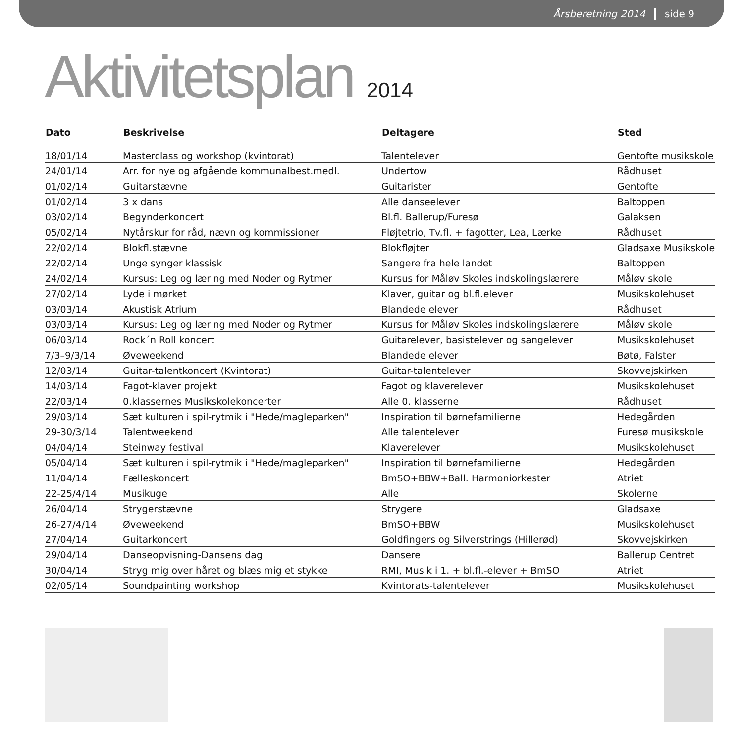Årsberetning 2014 side 9
Aktivitetsplan 2014
| Dato | Beskrivelse | Deltagere | Sted |
| --- | --- | --- | --- |
| 18/01/14 | Masterclass og workshop (kvintorat) | Talentelever | Gentofte musikskole |
| 24/01/14 | Arr. for nye og afgående kommunalbest.medl. | Undertow | Rådhuset |
| 01/02/14 | Guitarstævne | Guitarister | Gentofte |
| 01/02/14 | 3 x dans | Alle danseelever | Baltoppen |
| 03/02/14 | Begynderkoncert | Bl.fl. Ballerup/Furesø | Galaksen |
| 05/02/14 | Nytårskur for råd, nævn og kommissioner | Fløjtetrio, Tv.fl. + fagotter, Lea, Lærke | Rådhuset |
| 22/02/14 | Blokfl.stævne | Blokfløjter | Gladsaxe Musikskole |
| 22/02/14 | Unge synger klassisk | Sangere fra hele landet | Baltoppen |
| 24/02/14 | Kursus: Leg og læring med Noder og Rytmer | Kursus for Måløv Skoles indskolingslærere | Måløv skole |
| 27/02/14 | Lyde i mørket | Klaver, guitar og bl.fl.elever | Musikskolehuset |
| 03/03/14 | Akustisk Atrium | Blandede elever | Rådhuset |
| 03/03/14 | Kursus: Leg og læring med Noder og Rytmer | Kursus for Måløv Skoles indskolingslærere | Måløv skole |
| 06/03/14 | Rock´n Roll koncert | Guitarelever, basistelever og sangelever | Musikskolehuset |
| 7/3–9/3/14 | Øveweekend | Blandede elever | Bøtø, Falster |
| 12/03/14 | Guitar-talentkoncert (Kvintorat) | Guitar-talentelever | Skovvejskirken |
| 14/03/14 | Fagot-klaver projekt | Fagot og klaverelever | Musikskolehuset |
| 22/03/14 | 0.klassernes Musikskolekoncerter | Alle 0. klasserne | Rådhuset |
| 29/03/14 | Sæt kulturen i spil-rytmik i "Hede/magleparken" | Inspiration til børnefamilierne | Hedegården |
| 29-30/3/14 | Talentweekend | Alle talentelever | Furesø musikskole |
| 04/04/14 | Steinway festival | Klaverelever | Musikskolehuset |
| 05/04/14 | Sæt kulturen i spil-rytmik i "Hede/magleparken" | Inspiration til børnefamilierne | Hedegården |
| 11/04/14 | Fælleskoncert | BmSO+BBW+Ball. Harmoniorkester | Atriet |
| 22-25/4/14 | Musikuge | Alle | Skolerne |
| 26/04/14 | Strygerstævne | Strygere | Gladsaxe |
| 26-27/4/14 | Øveweekend | BmSO+BBW | Musikskolehuset |
| 27/04/14 | Guitarkoncert | Goldfingers og Silverstrings (Hillerød) | Skovvejskirken |
| 29/04/14 | Danseopvisning-Dansens dag | Dansere | Ballerup Centret |
| 30/04/14 | Stryg mig over håret og blæs mig et stykke | RMI, Musik i 1. + bl.fl.-elever + BmSO | Atriet |
| 02/05/14 | Soundpainting workshop | Kvintorats-talentelever | Musikskolehuset |